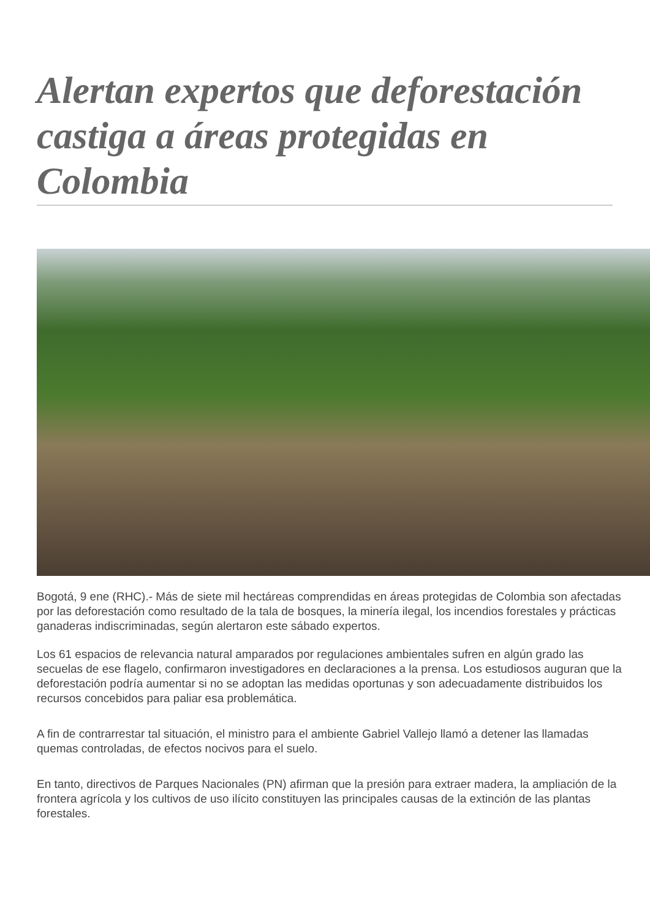Alertan expertos que deforestación castiga a áreas protegidas en Colombia
Bogotá, 9 ene (RHC).- Más de siete mil hectáreas comprendidas en áreas protegidas de Colombia son afectadas por las deforestación como resultado de la tala de bosques, la minería ilegal, los incendios forestales y prácticas ganaderas indiscriminadas, según alertaron este sábado expertos.
Los 61 espacios de relevancia natural amparados por regulaciones ambientales sufren en algún grado las secuelas de ese flagelo, confirmaron investigadores en declaraciones a la prensa. Los estudiosos auguran que la deforestación podría aumentar si no se adoptan las medidas oportunas y son adecuadamente distribuidos los recursos concebidos para paliar esa problemática.
A fin de contrarrestar tal situación, el ministro para el ambiente Gabriel Vallejo llamó a detener las llamadas quemas controladas, de efectos nocivos para el suelo.
En tanto, directivos de Parques Nacionales (PN) afirman que la presión para extraer madera, la ampliación de la frontera agrícola y los cultivos de uso ilícito constituyen las principales causas de la extinción de las plantas forestales.